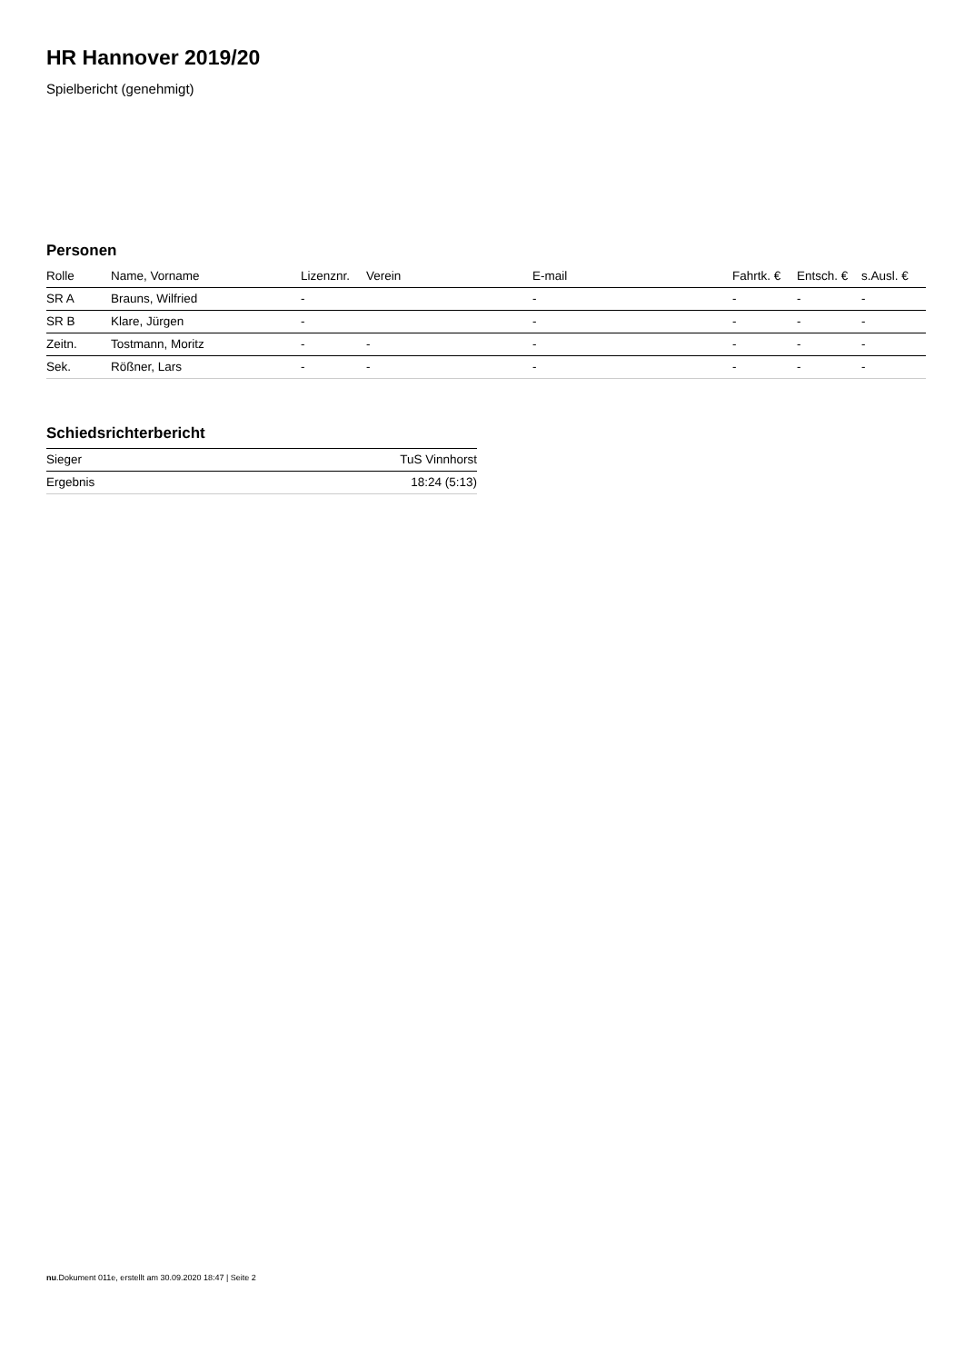HR Hannover 2019/20
Spielbericht (genehmigt)
Personen
| Rolle | Name, Vorname | Lizenznr. | Verein | E-mail | Fahrtk. € | Entsch. € | s.Ausl. € |
| --- | --- | --- | --- | --- | --- | --- | --- |
| SR A | Brauns, Wilfried | - | | - | - | - | - |
| SR B | Klare, Jürgen | - | | - | - | - | - |
| Zeitn. | Tostmann, Moritz | - | - | - | - | - | - |
| Sek. | Rößner, Lars | - | - | - | - | - | - |
Schiedsrichterbericht
| Sieger | TuS Vinnhorst |
| Ergebnis | 18:24 (5:13) |
nu.Dokument 011e, erstellt am 30.09.2020 18:47 | Seite 2